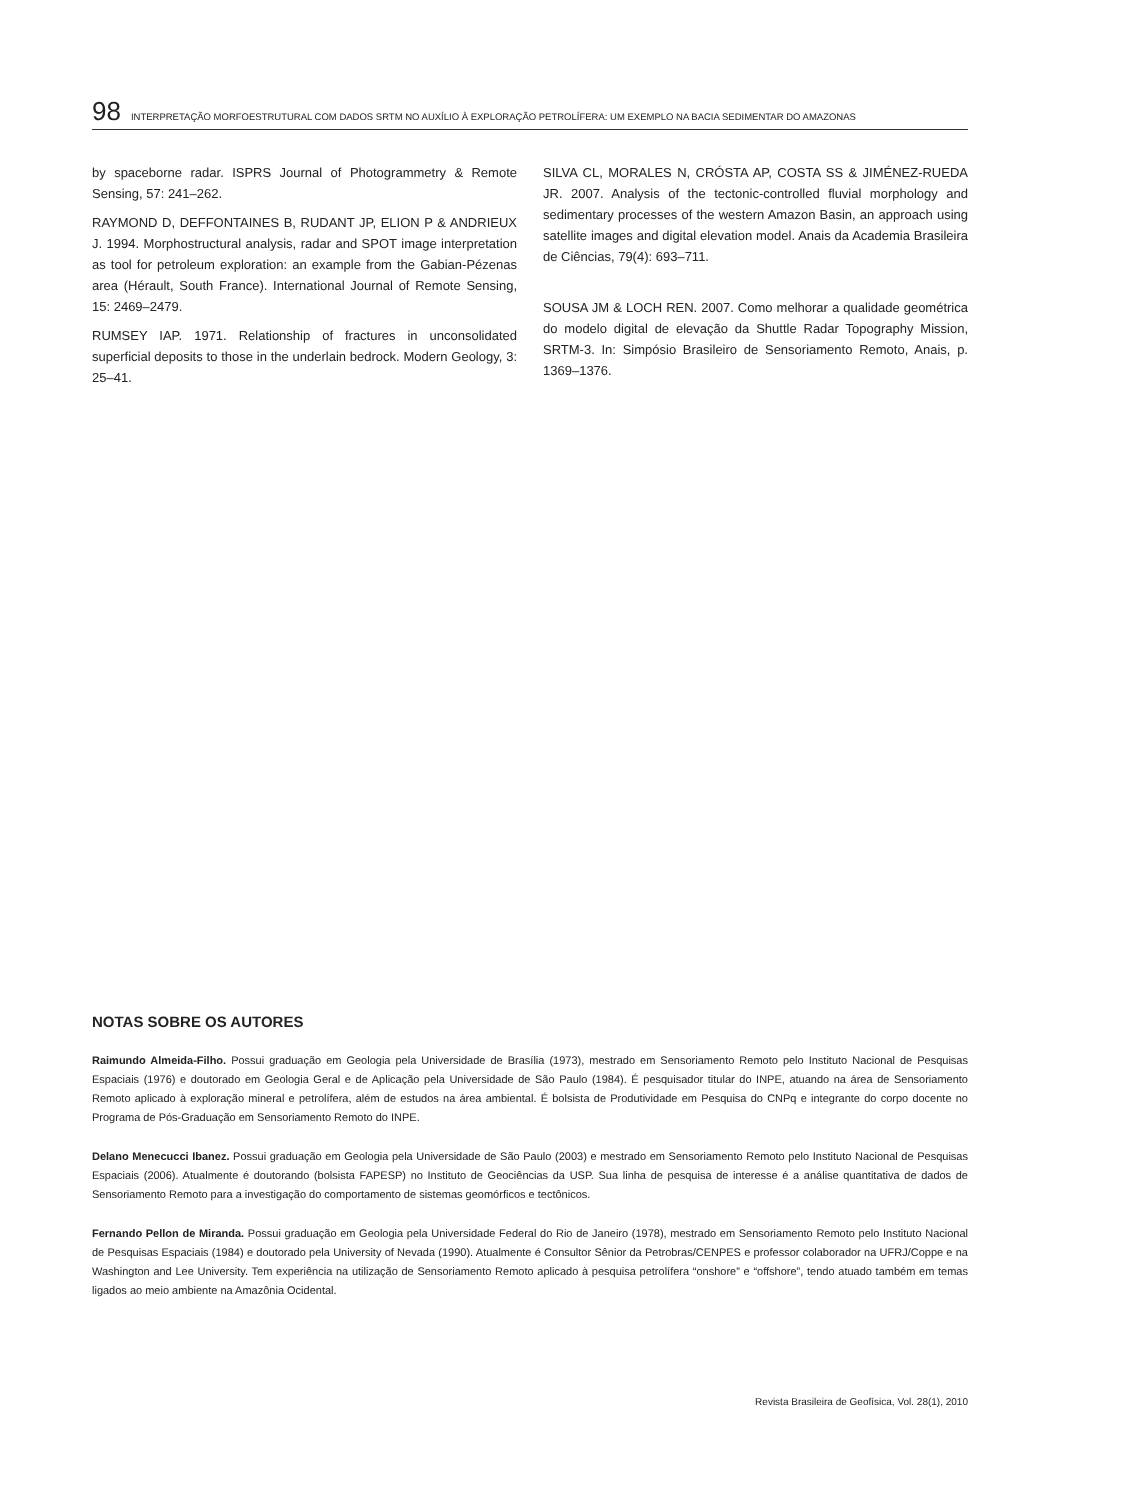98 INTERPRETAÇÃO MORFOESTRUTURAL COM DADOS SRTM NO AUXÍLIO À EXPLORAÇÃO PETROLÍFERA: UM EXEMPLO NA BACIA SEDIMENTAR DO AMAZONAS
by spaceborne radar. ISPRS Journal of Photogrammetry & Remote Sensing, 57: 241–262.
RAYMOND D, DEFFONTAINES B, RUDANT JP, ELION P & ANDRIEUX J. 1994. Morphostructural analysis, radar and SPOT image interpretation as tool for petroleum exploration: an example from the Gabian-Pézenas area (Hérault, South France). International Journal of Remote Sensing, 15: 2469–2479.
RUMSEY IAP. 1971. Relationship of fractures in unconsolidated superficial deposits to those in the underlain bedrock. Modern Geology, 3: 25–41.
SILVA CL, MORALES N, CRÓSTA AP, COSTA SS & JIMÉNEZ-RUEDA JR. 2007. Analysis of the tectonic-controlled fluvial morphology and sedimentary processes of the western Amazon Basin, an approach using satellite images and digital elevation model. Anais da Academia Brasileira de Ciências, 79(4): 693–711.
SOUSA JM & LOCH REN. 2007. Como melhorar a qualidade geométrica do modelo digital de elevação da Shuttle Radar Topography Mission, SRTM-3. In: Simpósio Brasileiro de Sensoriamento Remoto, Anais, p. 1369–1376.
NOTAS SOBRE OS AUTORES
Raimundo Almeida-Filho. Possui graduação em Geologia pela Universidade de Brasília (1973), mestrado em Sensoriamento Remoto pelo Instituto Nacional de Pesquisas Espaciais (1976) e doutorado em Geologia Geral e de Aplicação pela Universidade de São Paulo (1984). É pesquisador titular do INPE, atuando na área de Sensoriamento Remoto aplicado à exploração mineral e petrolífera, além de estudos na área ambiental. É bolsista de Produtividade em Pesquisa do CNPq e integrante do corpo docente no Programa de Pós-Graduação em Sensoriamento Remoto do INPE.
Delano Menecucci Ibanez. Possui graduação em Geologia pela Universidade de São Paulo (2003) e mestrado em Sensoriamento Remoto pelo Instituto Nacional de Pesquisas Espaciais (2006). Atualmente é doutorando (bolsista FAPESP) no Instituto de Geociências da USP. Sua linha de pesquisa de interesse é a análise quantitativa de dados de Sensoriamento Remoto para a investigação do comportamento de sistemas geomórficos e tectônicos.
Fernando Pellon de Miranda. Possui graduação em Geologia pela Universidade Federal do Rio de Janeiro (1978), mestrado em Sensoriamento Remoto pelo Instituto Nacional de Pesquisas Espaciais (1984) e doutorado pela University of Nevada (1990). Atualmente é Consultor Sênior da Petrobras/CENPES e professor colaborador na UFRJ/Coppe e na Washington and Lee University. Tem experiência na utilização de Sensoriamento Remoto aplicado à pesquisa petrolífera “onshore” e “offshore”, tendo atuado também em temas ligados ao meio ambiente na Amazônia Ocidental.
Revista Brasileira de Geofísica, Vol. 28(1), 2010